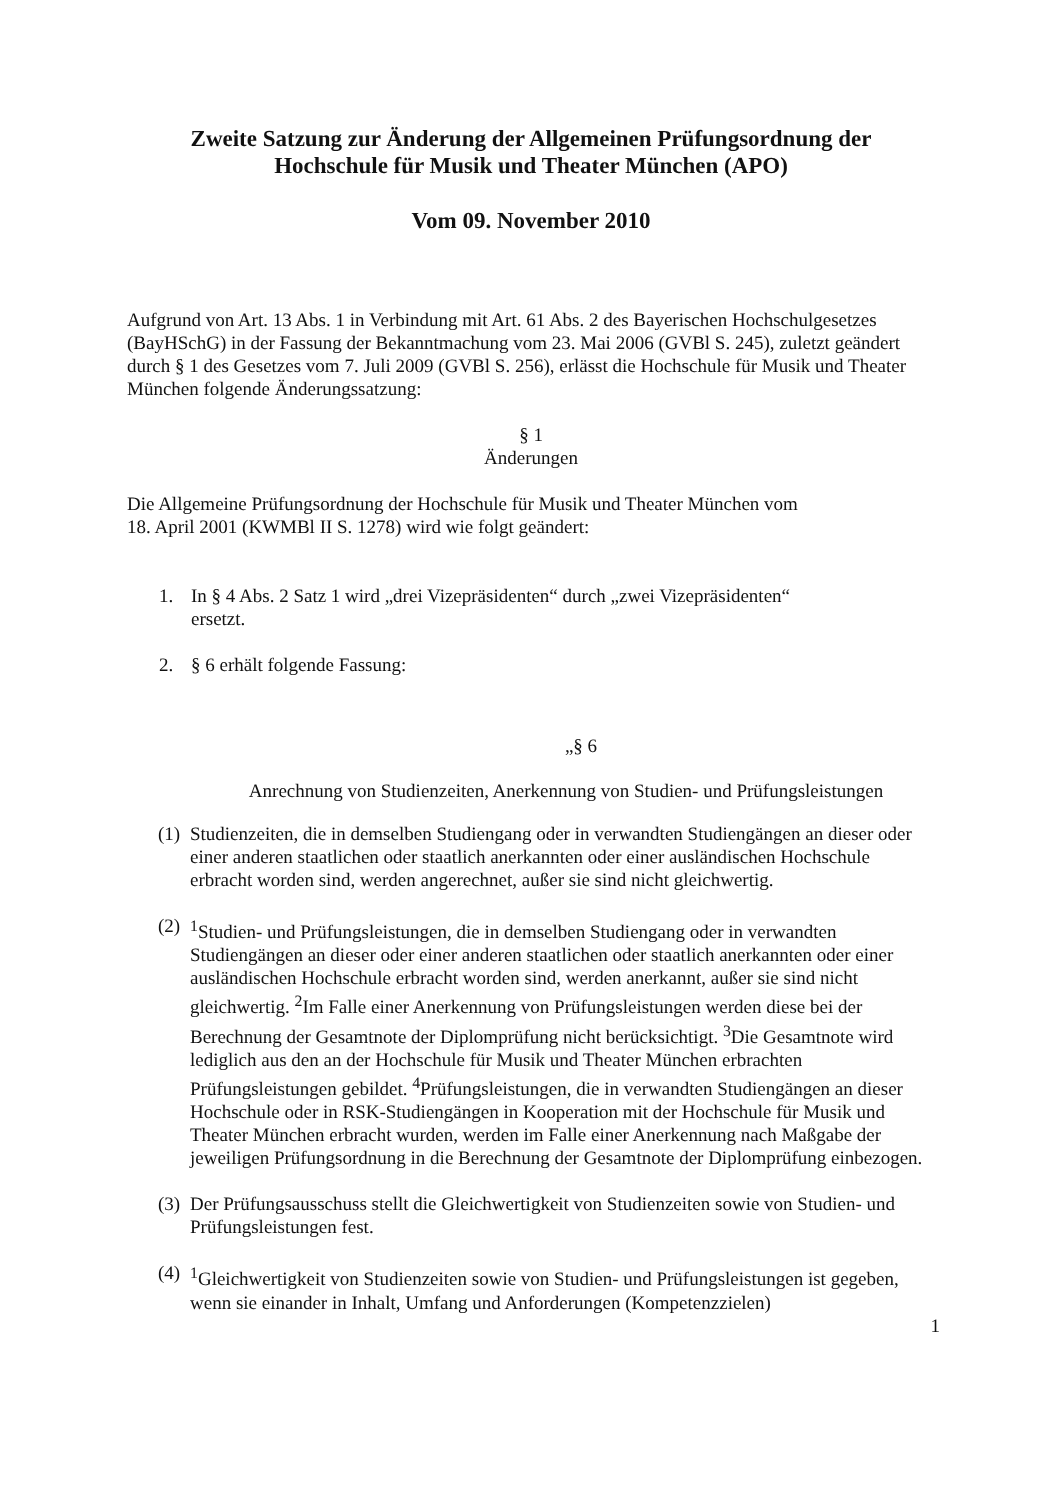Zweite Satzung zur Änderung der Allgemeinen Prüfungsordnung der
Hochschule für Musik und Theater München (APO)
Vom 09. November 2010
Aufgrund von Art. 13 Abs. 1 in Verbindung mit Art. 61 Abs. 2 des Bayerischen Hochschulgesetzes (BayHSchG) in der Fassung der Bekanntmachung vom 23. Mai 2006 (GVBl S. 245), zuletzt geändert durch § 1 des Gesetzes vom 7. Juli 2009 (GVBl S. 256), erlässt die Hochschule für Musik und Theater München folgende Änderungssatzung:
§ 1
Änderungen
Die Allgemeine Prüfungsordnung der Hochschule für Musik und Theater München vom
18. April 2001 (KWMBl II S. 1278) wird wie folgt geändert:
1. In § 4 Abs. 2 Satz 1 wird „drei Vizepräsidenten“ durch „zwei Vizepräsidenten“
ersetzt.
2. § 6 erhält folgende Fassung:
„§ 6
Anrechnung von Studienzeiten, Anerkennung von Studien- und Prüfungsleistungen
(1) Studienzeiten, die in demselben Studiengang oder in verwandten Studiengängen an dieser oder einer anderen staatlichen oder staatlich anerkannten oder einer ausländischen Hochschule erbracht worden sind, werden angerechnet, außer sie sind nicht gleichwertig.
(2) <sup>1</sup>Studien- und Prüfungsleistungen, die in demselben Studiengang oder in verwandten Studiengängen an dieser oder einer anderen staatlichen oder staatlich anerkannten oder einer ausländischen Hochschule erbracht worden sind, werden anerkannt, außer sie sind nicht gleichwertig. <sup>2</sup>Im Falle einer Anerkennung von Prüfungsleistungen werden diese bei der Berechnung der Gesamtnote der Diplomprüfung nicht berücksichtigt. <sup>3</sup>Die Gesamtnote wird lediglich aus den an der Hochschule für Musik und Theater München erbrachten Prüfungsleistungen gebildet. <sup>4</sup>Prüfungsleistungen, die in verwandten Studiengängen an dieser Hochschule oder in RSK-Studiengängen in Kooperation mit der Hochschule für Musik und Theater München erbracht wurden, werden im Falle einer Anerkennung nach Maßgabe der jeweiligen Prüfungsordnung in die Berechnung der Gesamtnote der Diplomprüfung einbezogen.
(3) Der Prüfungsausschuss stellt die Gleichwertigkeit von Studienzeiten sowie von Studien- und Prüfungsleistungen fest.
(4) <sup>1</sup>Gleichwertigkeit von Studienzeiten sowie von Studien- und Prüfungsleistungen ist gegeben, wenn sie einander in Inhalt, Umfang und Anforderungen (Kompetenzzielen)
1